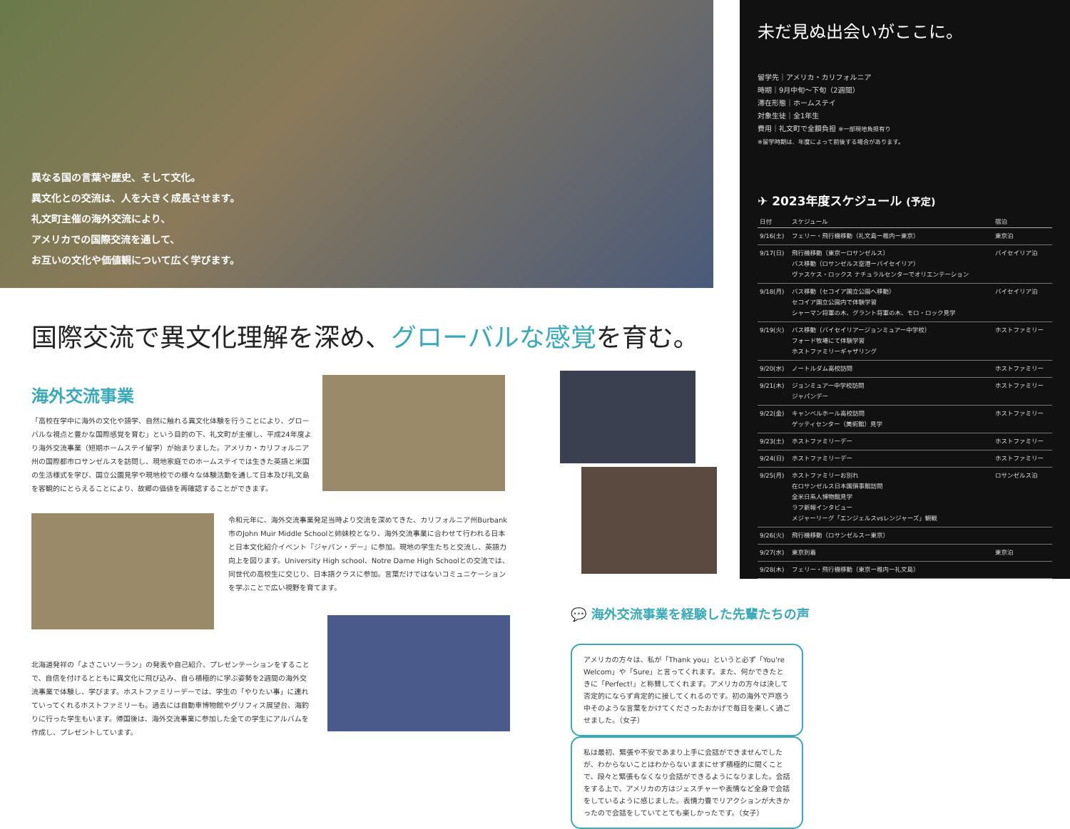異なる国の言葉や歴史、そして文化。
異文化との交流は、人を大きく成長させます。
礼文町主催の海外交流により、
アメリカでの国際交流を通して、
お互いの文化や価値観について広く学びます。
国際交流で異文化理解を深め、グローバルな感覚を育む。
海外交流事業
「高校在学中に海外の文化や語学、自然に触れる異文化体験を行うことにより、グローバルな視点と豊かな国際感覚を育む」という目的の下、礼文町が主催し、平成24年度より海外交流事業（短期ホームステイ留学）が始まりました。アメリカ・カリフォルニア州の国際都市ロサンゼルスを訪問し、現地家庭でのホームステイでは生きた英語と米国の生活様式を学び、国立公園見学や現地校での様々な体験活動を通して日本及び礼文島を客観的にとらえることにより、故郷の価値を再確認することができます。
令和元年に、海外交流事業発足当時より交流を深めてきた、カリフォルニア州Burbank市のJohn Muir Middle Schoolと姉妹校となり、海外交流事業に合わせて行われる日本と日本文化紹介イベント『ジャパン・デー』に参加。現地の学生たちと交流し、英語力向上を図ります。University High school、Notre Dame High Schoolとの交流では、同世代の高校生に交じり、日本語クラスに参加。言葉だけではないコミュニケーションを学ぶことで広い視野を育てます。
北海道発祥の「よさこいソーラン」の発表や自己紹介、プレゼンテーションをすることで、自信を付けるとともに異文化に飛び込み、自ら積極的に学ぶ姿勢を2週間の海外交流事業で体験し、学びます。ホストファミリーデーでは、学生の「やりたい事」に連れていってくれるホストファミリーも。過去には自動車博物館やグリフィス展望台、海釣りに行った学生もいます。帰国後は、海外交流事業に参加した全ての学生にアルバムを作成し、プレゼントしています。
未だ見ぬ出会いがここに。
留学先｜アメリカ・カリフォルニア
時期｜9月中旬〜下旬（2週間）
滞在形態｜ホームステイ
対象生徒｜全1年生
費用｜礼文町で全額負担 ※一部現地負担有り
※留学時期は、年度によって前後する場合があります。
✈ 2023年度スケジュール (予定)
| 日付 | スケジュール | 宿泊 |
| --- | --- | --- |
| 9/16(土) | フェリー・飛行機移動（礼文島ー稚内ー東京） | 東京泊 |
| 9/17(日) | 飛行機移動（東京ーロサンゼルス） バス移動（ロサンゼルス空港ーバイセイリア） ヴァスケス・ロックス ナチュラルセンターでオリエンテーション | バイセイリア泊 |
| 9/18(月) | バス移動（セコイア国立公園へ移動） セコイア国立公園内で体験学習 シャーマン将軍の木、グラント将軍の木、モロ・ロック見学 | バイセイリア泊 |
| 9/19(火) | バス移動（バイセイリアージョンミュアー中学校） フォード牧場にて体験学習 ホストファミリーギャザリング | ホストファミリー |
| 9/20(水) | ノートルダム高校訪問 | ホストファミリー |
| 9/21(木) | ジョンミュアー中学校訪問 ジャパンデー | ホストファミリー |
| 9/22(金) | キャンベルホール高校訪問 ゲッティセンター（美術館）見学 | ホストファミリー |
| 9/23(土) | ホストファミリーデー | ホストファミリー |
| 9/24(日) | ホストファミリーデー | ホストファミリー |
| 9/25(月) | ホストファミリーお別れ 在ロサンゼルス日本国領事館訪問 全米日系人博物館見学 ラフ新報インタビュー メジャーリーグ「エンジェルスvsレンジャーズ」観戦 | ロサンゼルス泊 |
| 9/26(火) | 飛行機移動（ロサンゼルスー東京） | |
| 9/27(水) | 東京到着 | 東京泊 |
| 9/28(木) | フェリー・飛行機移動（東京ー稚内ー礼文島） | |
💬 海外交流事業を経験した先輩たちの声
アメリカの方々は、私が「Thank you」というと必ず「You're Welcom」や「Sure」と言ってくれます。また、何かできたときに「Perfect!」と称賛してくれます。アメリカの方々は決して否定的にならず肯定的に接してくれるのです。初の海外で戸惑う中そのような言葉をかけてくださったおかげで毎日を楽しく過ごせました。（女子）
私は最初、緊張や不安であまり上手に会話ができませんでしたが、わからないことはわからないままにせず積極的に聞くことで、段々と緊張もなくなり会話ができるようになりました。会話をする上で、アメリカの方はジェスチャーや表情など全身で会話をしているように感じました。表情力豊でリアクションが大きかったので会話をしていてとても楽しかったです。（女子）